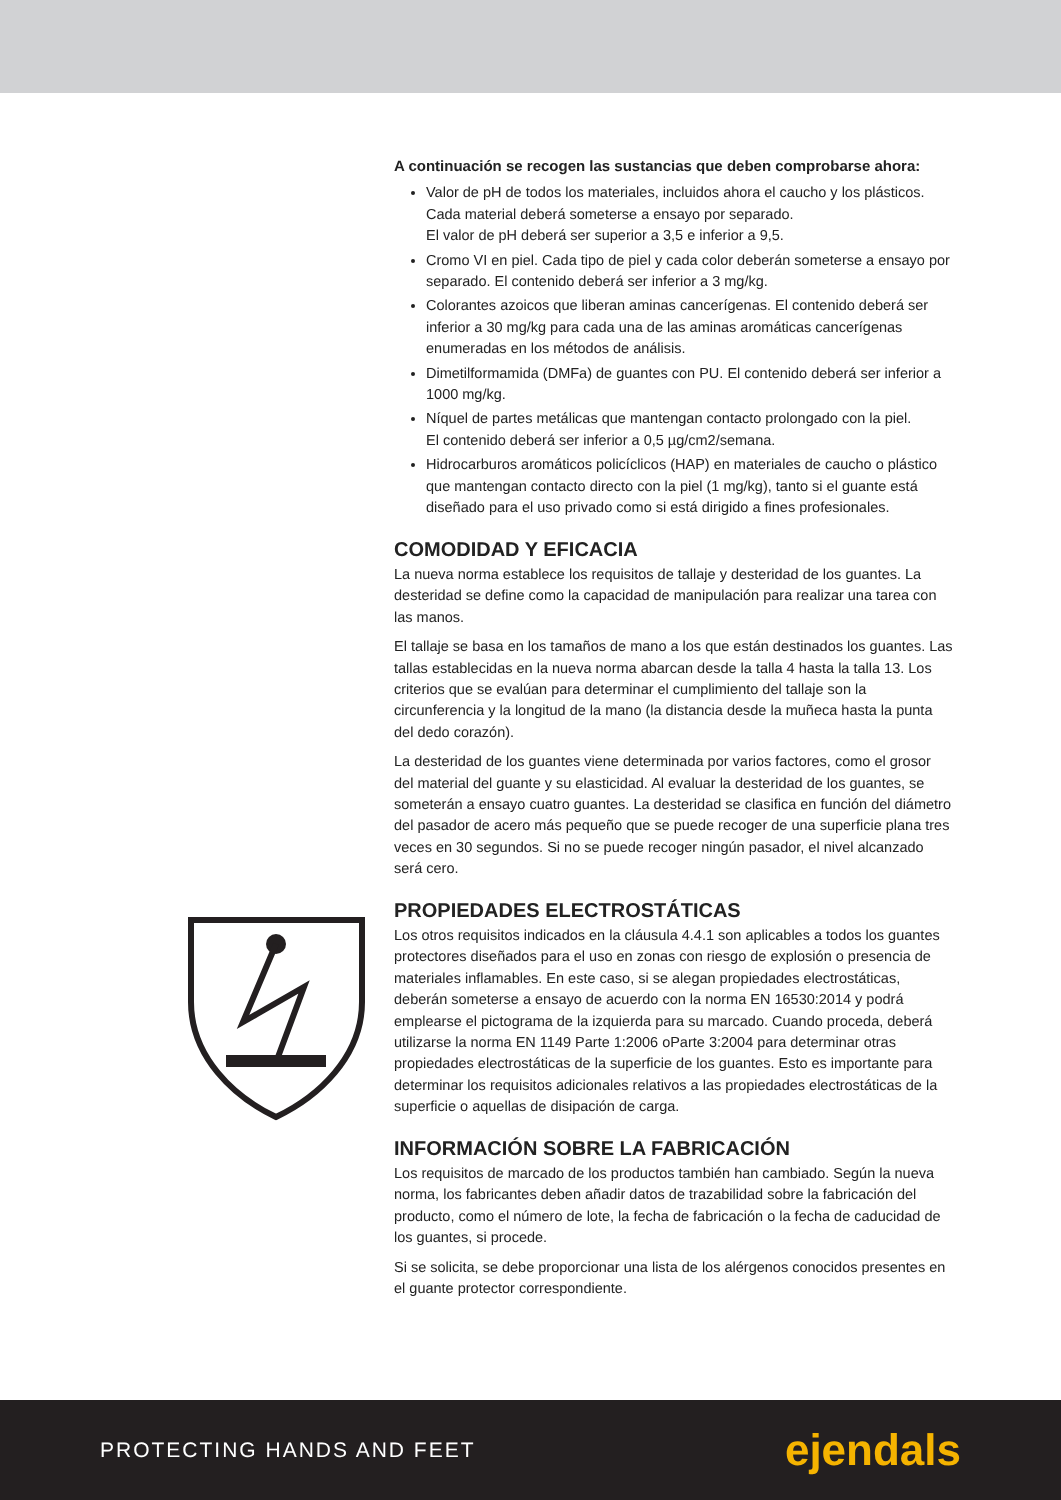A continuación se recogen las sustancias que deben comprobarse ahora:
Valor de pH de todos los materiales, incluidos ahora el caucho y los plásticos. Cada material deberá someterse a ensayo por separado.
El valor de pH deberá ser superior a 3,5 e inferior a 9,5.
Cromo VI en piel. Cada tipo de piel y cada color deberán someterse a ensayo por separado. El contenido deberá ser inferior a 3 mg/kg.
Colorantes azoicos que liberan aminas cancerígenas. El contenido deberá ser inferior a 30 mg/kg para cada una de las aminas aromáticas cancerígenas enumeradas en los métodos de análisis.
Dimetilformamida (DMFa) de guantes con PU. El contenido deberá ser inferior a 1000 mg/kg.
Níquel de partes metálicas que mantengan contacto prolongado con la piel.
El contenido deberá ser inferior a 0,5 µg/cm2/semana.
Hidrocarburos aromáticos policíclicos (HAP) en materiales de caucho o plástico que mantengan contacto directo con la piel (1 mg/kg), tanto si el guante está diseñado para el uso privado como si está dirigido a fines profesionales.
COMODIDAD Y EFICACIA
La nueva norma establece los requisitos de tallaje y desteridad de los guantes. La desteridad se define como la capacidad de manipulación para realizar una tarea con las manos.
El tallaje se basa en los tamaños de mano a los que están destinados los guantes. Las tallas establecidas en la nueva norma abarcan desde la talla 4 hasta la talla 13. Los criterios que se evalúan para determinar el cumplimiento del tallaje son la circunferencia y la longitud de la mano (la distancia desde la muñeca hasta la punta del dedo corazón).
La desteridad de los guantes viene determinada por varios factores, como el grosor del material del guante y su elasticidad. Al evaluar la desteridad de los guantes, se someterán a ensayo cuatro guantes. La desteridad se clasifica en función del diámetro del pasador de acero más pequeño que se puede recoger de una superficie plana tres veces en 30 segundos. Si no se puede recoger ningún pasador, el nivel alcanzado será cero.
PROPIEDADES ELECTROSTÁTICAS
Los otros requisitos indicados en la cláusula 4.4.1 son aplicables a todos los guantes protectores diseñados para el uso en zonas con riesgo de explosión o presencia de materiales inflamables. En este caso, si se alegan propiedades electrostáticas, deberán someterse a ensayo de acuerdo con la norma EN 16530:2014 y podrá emplearse el pictograma de la izquierda para su marcado. Cuando proceda, deberá utilizarse la norma EN 1149 Parte 1:2006 oParte 3:2004 para determinar otras propiedades electrostáticas de la superficie de los guantes. Esto es importante para determinar los requisitos adicionales relativos a las propiedades electrostáticas de la superficie o aquellas de disipación de carga.
INFORMACIÓN SOBRE LA FABRICACIÓN
Los requisitos de marcado de los productos también han cambiado. Según la nueva norma, los fabricantes deben añadir datos de trazabilidad sobre la fabricación del producto, como el número de lote, la fecha de fabricación o la fecha de caducidad de los guantes, si procede.
Si se solicita, se debe proporcionar una lista de los alérgenos conocidos presentes en el guante protector correspondiente.
PROTECTING HANDS AND FEET ejendals